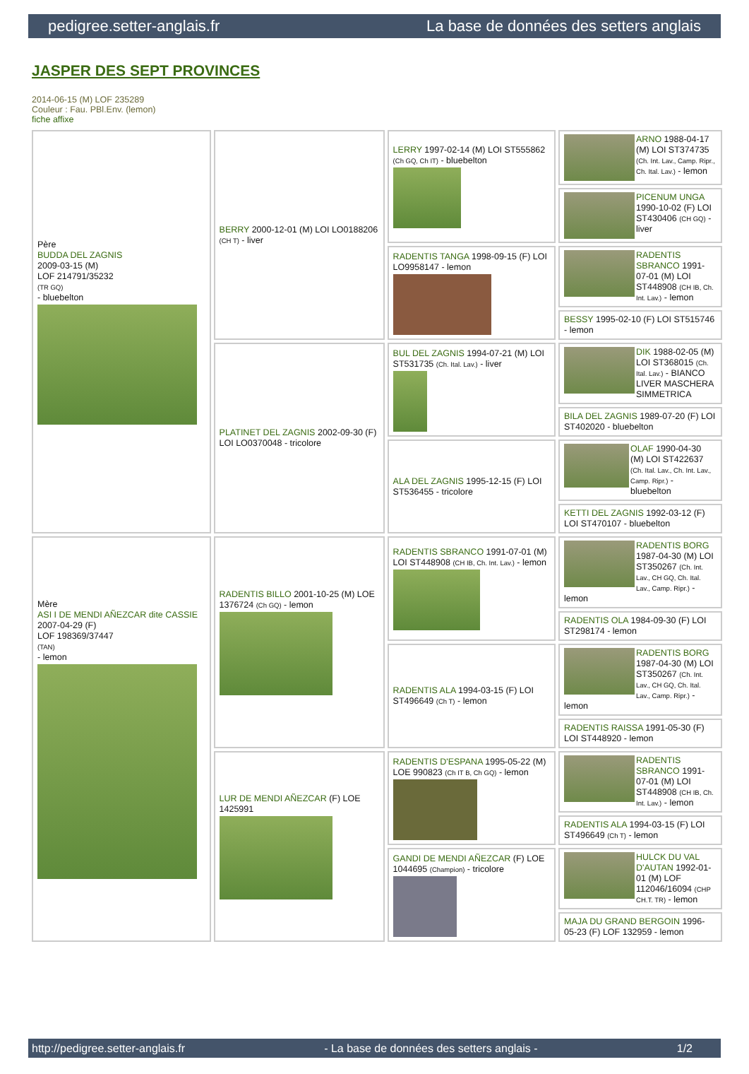pedigree.setter-anglais.fr La base de données des setters anglais
JASPER DES SEPT PROVINCES
2014-06-15 (M) LOF 235289
Couleur : Fau. PBl.Env. (lemon)
fiche affixe
| Père BUDDA DEL ZAGNIS 2009-03-15 (M) LOF 214791/35232 (TR GQ) - bluebelton | BERRY 2000-12-01 (M) LOI LO0188206 (CH T) - liver | LERRY 1997-02-14 (M) LOI ST555862 (Ch GQ, Ch IT) - bluebelton | ARNO 1988-04-17 (M) LOI ST374735 (Ch. Int. Lav., Camp. Ripr., Ch. Ital. Lav.) - lemon |
| | | | PICENUM UNGA 1990-10-02 (F) LOI ST430406 (CH GQ) - liver |
| | | RADENTIS TANGA 1998-09-15 (F) LOI LO9958147 - lemon | RADENTIS SBRANCO 1991-07-01 (M) LOI ST448908 (CH IB, Ch. Int. Lav.) - lemon |
| | | | BESSY 1995-02-10 (F) LOI ST515746 - lemon |
| | PLATINET DEL ZAGNIS 2002-09-30 (F) LOI LO0370048 - tricolore | BUL DEL ZAGNIS 1994-07-21 (M) LOI ST531735 (Ch. Ital. Lav.) - liver | DIK 1988-02-05 (M) LOI ST368015 (Ch. Ital. Lav.) - BIANCO LIVER MASCHERA SIMMETRICA |
| | | | BILA DEL ZAGNIS 1989-07-20 (F) LOI ST402020 - bluebelton |
| | | ALA DEL ZAGNIS 1995-12-15 (F) LOI ST536455 - tricolore | OLAF 1990-04-30 (M) LOI ST422637 (Ch. Ital. Lav., Ch. Int. Lav., Camp. Ripr.) - bluebelton |
| | | | KETTI DEL ZAGNIS 1992-03-12 (F) LOI ST470107 - bluebelton |
| Mère ASI I DE MENDI AÑEZCAR dite CASSIE 2007-04-29 (F) LOF 198369/37447 (TAN) - lemon | RADENTIS BILLO 2001-10-25 (M) LOE 1376724 (Ch GQ) - lemon | RADENTIS SBRANCO 1991-07-01 (M) LOI ST448908 (CH IB, Ch. Int. Lav.) - lemon | RADENTIS BORG 1987-04-30 (M) LOI ST350267 (Ch. Int. Lav., CH GQ, Ch. Ital. Lav., Camp. Ripr.) - lemon |
| | | | RADENTIS OLA 1984-09-30 (F) LOI ST298174 - lemon |
| | | RADENTIS ALA 1994-03-15 (F) LOI ST496649 (Ch T) - lemon | RADENTIS BORG 1987-04-30 (M) LOI ST350267 (Ch. Int. Lav., CH GQ, Ch. Ital. Lav., Camp. Ripr.) - lemon |
| | | | RADENTIS RAISSA 1991-05-30 (F) LOI ST448920 - lemon |
| | LUR DE MENDI AÑEZCAR (F) LOE 1425991 | RADENTIS D'ESPANA 1995-05-22 (M) LOE 990823 (Ch IT B, Ch GQ) - lemon | RADENTIS SBRANCO 1991-07-01 (M) LOI ST448908 (CH IB, Ch. Int. Lav.) - lemon |
| | | | RADENTIS ALA 1994-03-15 (F) LOI ST496649 (Ch T) - lemon |
| | | GANDI DE MENDI AÑEZCAR (F) LOE 1044695 (Champion) - tricolore | HULCK DU VAL D'AUTAN 1992-01-01 (M) LOF 112046/16094 (CHP CH.T. TR) - lemon |
| | | | MAJA DU GRAND BERGOIN 1996-05-23 (F) LOF 132959 - lemon |
http://pedigree.setter-anglais.fr - La base de données des setters anglais - 1/2